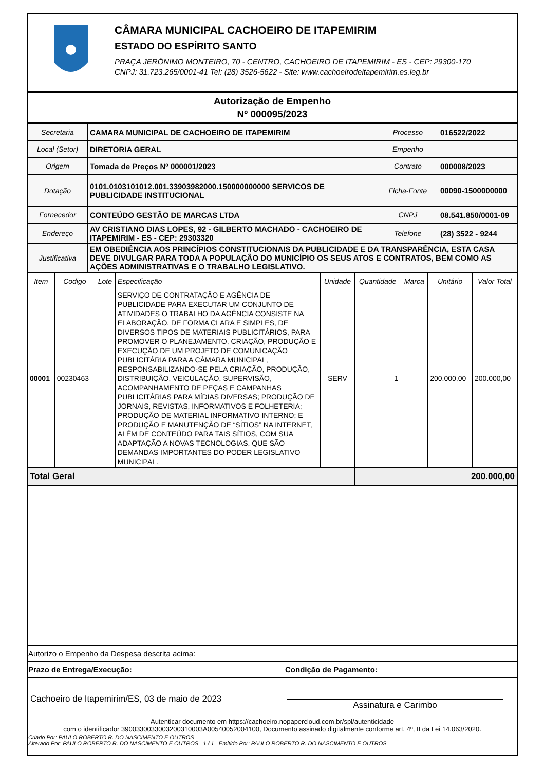CÂMARA MUNICIPAL CACHOEIRO DE ITAPEMIRIM
ESTADO DO ESPÍRITO SANTO
PRAÇA JERÔNIMO MONTEIRO, 70 - CENTRO, CACHOEIRO DE ITAPEMIRIM - ES - CEP: 29300-170
CNPJ: 31.723.265/0001-41 Tel: (28) 3526-5622 - Site: www.cachoeirodeitapemirim.es.leg.br
Autorização de Empenho
Nº 000095/2023
| Secretaria | CAMARA MUNICIPAL DE CACHOEIRO DE ITAPEMIRIM | Processo | 016522/2022 |
| Local (Setor) | DIRETORIA GERAL | Empenho | |
| Origem | Tomada de Preços Nº 000001/2023 | Contrato | 000008/2023 |
| Dotação | 0101.0103101012.001.33903982000.150000000000 SERVICOS DE PUBLICIDADE INSTITUCIONAL | Ficha-Fonte | 00090-1500000000 |
| Fornecedor | CONTEÚDO GESTÃO DE MARCAS LTDA | CNPJ | 08.541.850/0001-09 |
| Endereço | AV CRISTIANO DIAS LOPES, 92 - GILBERTO MACHADO - CACHOEIRO DE ITAPEMIRIM - ES - CEP: 29303320 | Telefone | (28) 3522 - 9244 |
| Justificativa | EM OBEDIÊNCIA AOS PRINCÍPIOS CONSTITUCIONAIS DA PUBLICIDADE E DA TRANSPARÊNCIA, ESTA CASA DEVE DIVULGAR PARA TODA A POPULAÇÃO DO MUNICÍPIO OS SEUS ATOS E CONTRATOS, BEM COMO AS AÇÕES ADMINISTRATIVAS E O TRABALHO LEGISLATIVO. | | |
| Item | Codigo | Lote | Especificação | Unidade | Quantidade | Marca | Unitário | Valor Total |
| --- | --- | --- | --- | --- | --- | --- | --- | --- |
| 00001 | 00230463 | | SERVIÇO DE CONTRATAÇÃO E AGÊNCIA DE PUBLICIDADE PARA EXECUTAR UM CONJUNTO DE ATIVIDADES O TRABALHO DA AGÊNCIA CONSISTE NA ELABORAÇÃO, DE FORMA CLARA E SIMPLES, DE DIVERSOS TIPOS DE MATERIAIS PUBLICITÁRIOS, PARA PROMOVER O PLANEJAMENTO, CRIAÇÃO, PRODUÇÃO E EXECUÇÃO DE UM PROJETO DE COMUNICAÇÃO PUBLICITÁRIA PARA A CÂMARA MUNICIPAL, RESPONSABILIZANDO-SE PELA CRIAÇÃO, PRODUÇÃO, DISTRIBUIÇÃO, VEICULAÇÃO, SUPERVISÃO, ACOMPANHAMENTO DE PEÇAS E CAMPANHAS PUBLICITÁRIAS PARA MÍDIAS DIVERSAS; PRODUÇÃO DE JORNAIS, REVISTAS, INFORMATIVOS E FOLHETERIA; PRODUÇÃO DE MATERIAL INFORMATIVO INTERNO; E PRODUÇÃO E MANUTENÇÃO DE “SÍTIOS” NA INTERNET, ALÉM DE CONTEÚDO PARA TAIS SÍTIOS, COM SUA ADAPTAÇÃO A NOVAS TECNOLOGIAS, QUE SÃO DEMANDAS IMPORTANTES DO PODER LEGISLATIVO MUNICIPAL. | SERV | 1 | | 200.000,00 | 200.000,00 |
| Total Geral | | | | | 200.000,00 | | | |
Autorizo o Empenho da Despesa descrita acima:
Prazo de Entrega/Execução: Condição de Pagamento:
Cachoeiro de Itapemirim/ES, 03 de maio de 2023 Assinatura e Carimbo
Autenticar documento em https://cachoeiro.nopapercloud.com.br/spl/autenticidade
com o identificador 3900330033003200310003A00540052004100, Documento assinado digitalmente conforme art. 4º, II da Lei 14.063/2020.
Criado Por: PAULO ROBERTO R. DO NASCIMENTO E OUTROS
Alterado Por: PAULO ROBERTO R. DO NASCIMENTO E OUTROS 1 / 1 Emitido Por: PAULO ROBERTO R. DO NASCIMENTO E OUTROS